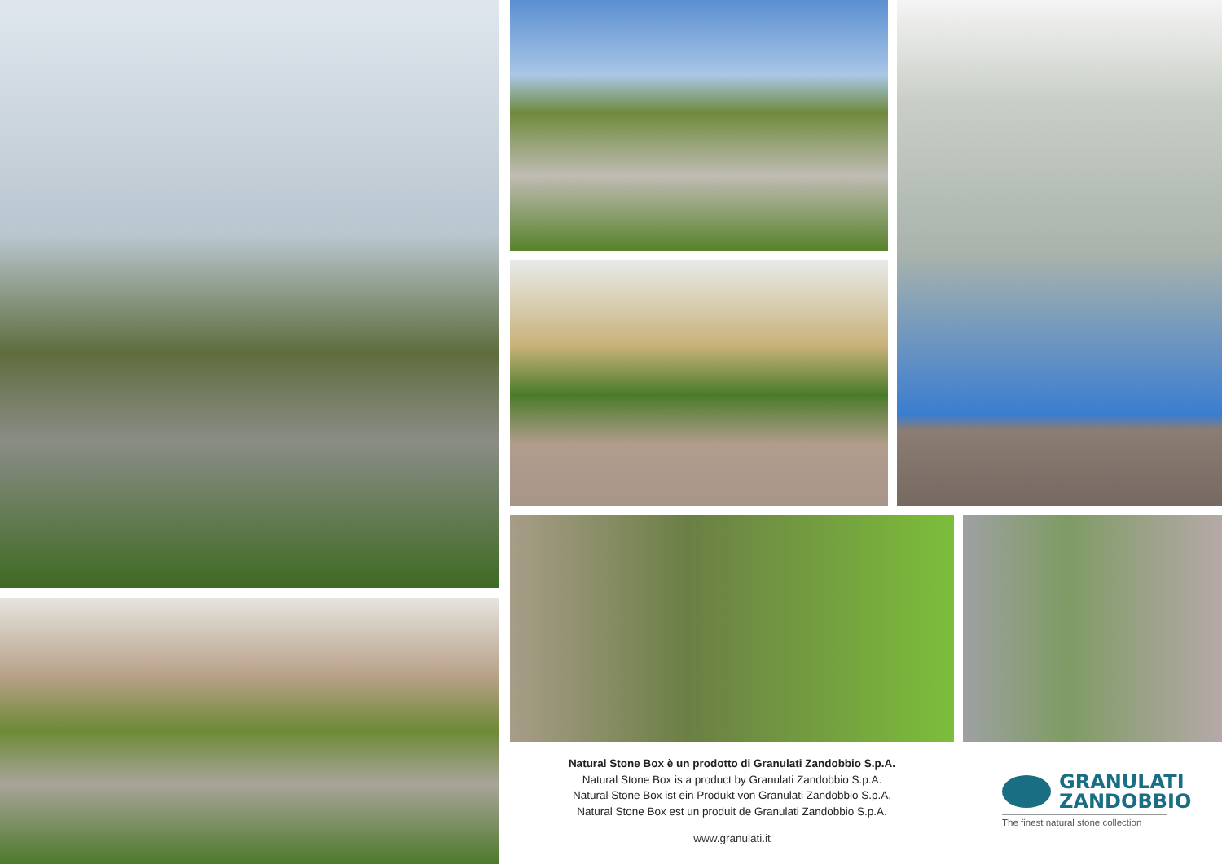Natural Stone Box è un prodotto di Granulati Zandobbio S.p.A.
Natural Stone Box is a product by Granulati Zandobbio S.p.A.
Natural Stone Box ist ein Produkt von Granulati Zandobbio S.p.A.
Natural Stone Box est un produit de Granulati Zandobbio S.p.A.
GRANULATI
ZANDOBBIO
The finest natural stone collection
www.granulati.it